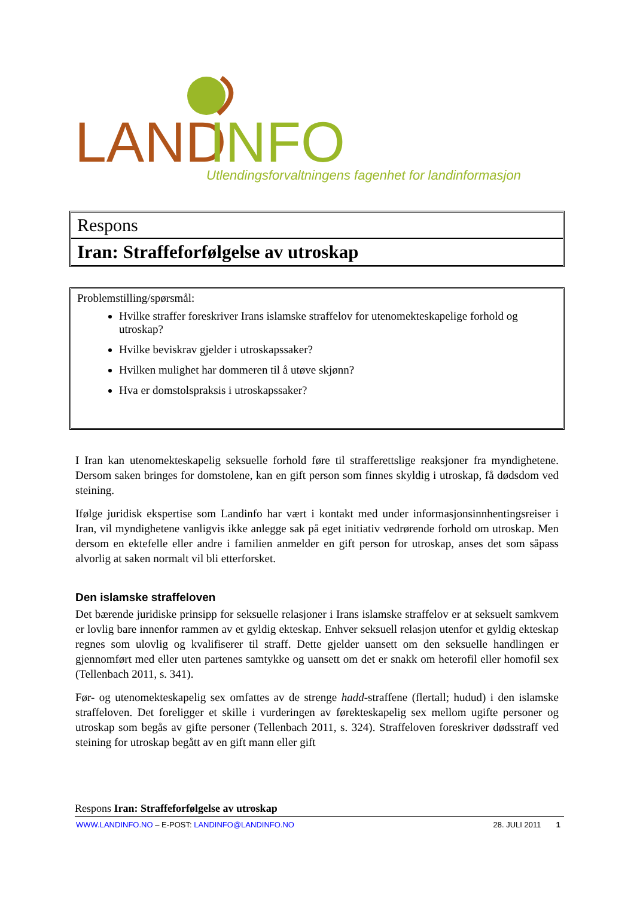LAND
INFO
Utlendingsforvaltningens fagenhet for landinformasjon
Respons
Iran: Straffeforfølgelse av utroskap
Problemstilling/spørsmål:
Hvilke straffer foreskriver Irans islamske straffelov for utenomekteskapelige forhold og utroskap?
Hvilke beviskrav gjelder i utroskapssaker?
Hvilken mulighet har dommeren til å utøve skjønn?
Hva er domstolspraksis i utroskapssaker?
I Iran kan utenomekteskapelig seksuelle forhold føre til strafferettslige reaksjoner fra myndighetene. Dersom saken bringes for domstolene, kan en gift person som finnes skyldig i utroskap, få dødsdom ved steining.
Ifølge juridisk ekspertise som Landinfo har vært i kontakt med under informasjonsinnhentingsreiser i Iran, vil myndighetene vanligvis ikke anlegge sak på eget initiativ vedrørende forhold om utroskap. Men dersom en ektefelle eller andre i familien anmelder en gift person for utroskap, anses det som såpass alvorlig at saken normalt vil bli etterforsket.
Den islamske straffeloven
Det bærende juridiske prinsipp for seksuelle relasjoner i Irans islamske straffelov er at seksuelt samkvem er lovlig bare innenfor rammen av et gyldig ekteskap. Enhver seksuell relasjon utenfor et gyldig ekteskap regnes som ulovlig og kvalifiserer til straff. Dette gjelder uansett om den seksuelle handlingen er gjennomført med eller uten partenes samtykke og uansett om det er snakk om heterofil eller homofil sex (Tellenbach 2011, s. 341).
Før- og utenomekteskapelig sex omfattes av de strenge hadd-straffene (flertall; hudud) i den islamske straffeloven. Det foreligger et skille i vurderingen av førekteskapelig sex mellom ugifte personer og utroskap som begås av gifte personer (Tellenbach 2011, s. 324). Straffeloven foreskriver dødsstraff ved steining for utroskap begått av en gift mann eller gift
Respons Iran: Straffeforfølgelse av utroskap
WWW.LANDINFO.NO – E-POST: LANDINFO@LANDINFO.NO 28. JULI 2011 1